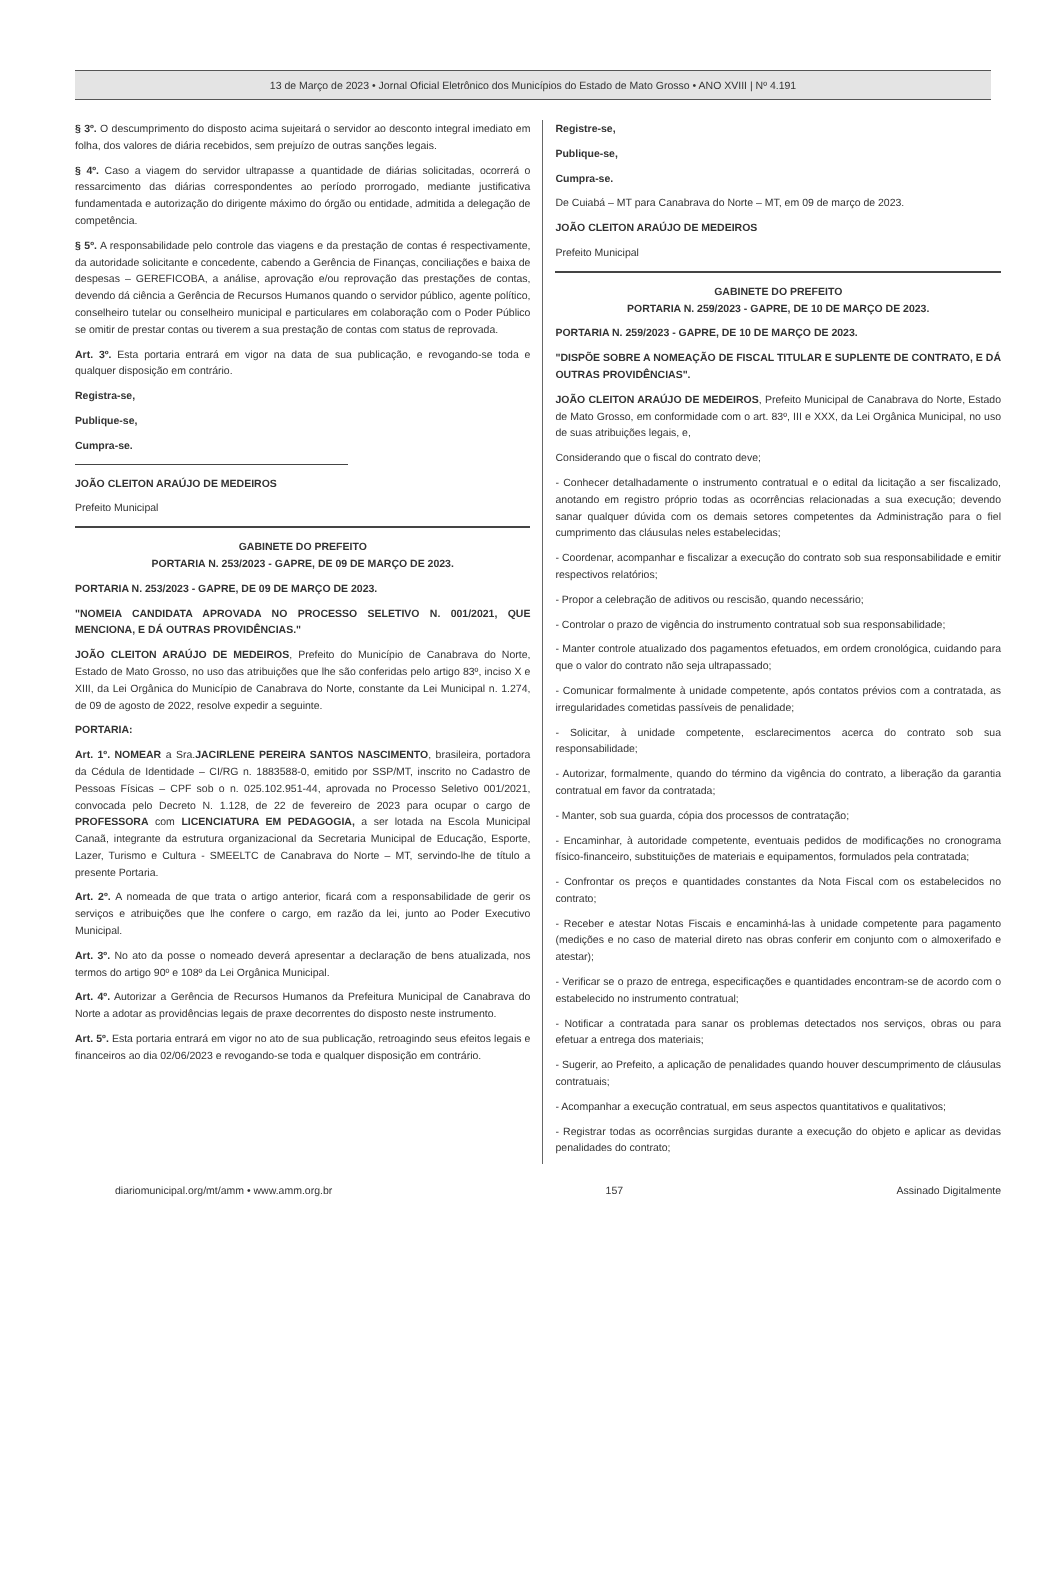13 de Março de 2023 • Jornal Oficial Eletrônico dos Municípios do Estado de Mato Grosso • ANO XVIII | Nº 4.191
§ 3º. O descumprimento do disposto acima sujeitará o servidor ao desconto integral imediato em folha, dos valores de diária recebidos, sem prejuízo de outras sanções legais.
§ 4º. Caso a viagem do servidor ultrapasse a quantidade de diárias solicitadas, ocorrerá o ressarcimento das diárias correspondentes ao período prorrogado, mediante justificativa fundamentada e autorização do dirigente máximo do órgão ou entidade, admitida a delegação de competência.
§ 5º. A responsabilidade pelo controle das viagens e da prestação de contas é respectivamente, da autoridade solicitante e concedente, cabendo a Gerência de Finanças, conciliações e baixa de despesas – GEREFICOBA, a análise, aprovação e/ou reprovação das prestações de contas, devendo dá ciência a Gerência de Recursos Humanos quando o servidor público, agente político, conselheiro tutelar ou conselheiro municipal e particulares em colaboração com o Poder Público se omitir de prestar contas ou tiverem a sua prestação de contas com status de reprovada.
Art. 3º. Esta portaria entrará em vigor na data de sua publicação, e revogando-se toda e qualquer disposição em contrário.
Registra-se,
Publique-se,
Cumpra-se.
JOÃO CLEITON ARAÚJO DE MEDEIROS
Prefeito Municipal
GABINETE DO PREFEITO
PORTARIA N. 253/2023 - GAPRE, DE 09 DE MARÇO DE 2023.
PORTARIA N. 253/2023 - GAPRE, DE 09 DE MARÇO DE 2023.
"NOMEIA CANDIDATA APROVADA NO PROCESSO SELETIVO N. 001/2021, QUE MENCIONA, E DÁ OUTRAS PROVIDÊNCIAS."
JOÃO CLEITON ARAÚJO DE MEDEIROS, Prefeito do Município de Canabrava do Norte, Estado de Mato Grosso, no uso das atribuições que lhe são conferidas pelo artigo 83º, inciso X e XIII, da Lei Orgânica do Município de Canabrava do Norte, constante da Lei Municipal n. 1.274, de 09 de agosto de 2022, resolve expedir a seguinte.
PORTARIA:
Art. 1º. NOMEAR a Sra.JACIRLENE PEREIRA SANTOS NASCIMENTO, brasileira, portadora da Cédula de Identidade – CI/RG n. 1883588-0, emitido por SSP/MT, inscrito no Cadastro de Pessoas Físicas – CPF sob o n. 025.102.951-44, aprovada no Processo Seletivo 001/2021, convocada pelo Decreto N. 1.128, de 22 de fevereiro de 2023 para ocupar o cargo de PROFESSORA com LICENCIATURA EM PEDAGOGIA, a ser lotada na Escola Municipal Canaã, integrante da estrutura organizacional da Secretaria Municipal de Educação, Esporte, Lazer, Turismo e Cultura - SMEELTC de Canabrava do Norte – MT, servindo-lhe de título a presente Portaria.
Art. 2º. A nomeada de que trata o artigo anterior, ficará com a responsabilidade de gerir os serviços e atribuições que lhe confere o cargo, em razão da lei, junto ao Poder Executivo Municipal.
Art. 3º. No ato da posse o nomeado deverá apresentar a declaração de bens atualizada, nos termos do artigo 90º e 108º da Lei Orgânica Municipal.
Art. 4º. Autorizar a Gerência de Recursos Humanos da Prefeitura Municipal de Canabrava do Norte a adotar as providências legais de praxe decorrentes do disposto neste instrumento.
Art. 5º. Esta portaria entrará em vigor no ato de sua publicação, retroagindo seus efeitos legais e financeiros ao dia 02/06/2023 e revogando-se toda e qualquer disposição em contrário.
Registre-se,
Publique-se,
Cumpra-se.
De Cuiabá – MT para Canabrava do Norte – MT, em 09 de março de 2023.
JOÃO CLEITON ARAÚJO DE MEDEIROS
Prefeito Municipal
GABINETE DO PREFEITO
PORTARIA N. 259/2023 - GAPRE, DE 10 DE MARÇO DE 2023.
PORTARIA N. 259/2023 - GAPRE, DE 10 DE MARÇO DE 2023.
"DISPÕE SOBRE A NOMEAÇÃO DE FISCAL TITULAR E SUPLENTE DE CONTRATO, E DÁ OUTRAS PROVIDÊNCIAS".
JOÃO CLEITON ARAÚJO DE MEDEIROS, Prefeito Municipal de Canabrava do Norte, Estado de Mato Grosso, em conformidade com o art. 83º, III e XXX, da Lei Orgânica Municipal, no uso de suas atribuições legais, e,
Considerando que o fiscal do contrato deve;
- Conhecer detalhadamente o instrumento contratual e o edital da licitação a ser fiscalizado, anotando em registro próprio todas as ocorrências relacionadas a sua execução; devendo sanar qualquer dúvida com os demais setores competentes da Administração para o fiel cumprimento das cláusulas neles estabelecidas;
- Coordenar, acompanhar e fiscalizar a execução do contrato sob sua responsabilidade e emitir respectivos relatórios;
- Propor a celebração de aditivos ou rescisão, quando necessário;
- Controlar o prazo de vigência do instrumento contratual sob sua responsabilidade;
- Manter controle atualizado dos pagamentos efetuados, em ordem cronológica, cuidando para que o valor do contrato não seja ultrapassado;
- Comunicar formalmente à unidade competente, após contatos prévios com a contratada, as irregularidades cometidas passíveis de penalidade;
- Solicitar, à unidade competente, esclarecimentos acerca do contrato sob sua responsabilidade;
- Autorizar, formalmente, quando do término da vigência do contrato, a liberação da garantia contratual em favor da contratada;
- Manter, sob sua guarda, cópia dos processos de contratação;
- Encaminhar, à autoridade competente, eventuais pedidos de modificações no cronograma físico-financeiro, substituições de materiais e equipamentos, formulados pela contratada;
- Confrontar os preços e quantidades constantes da Nota Fiscal com os estabelecidos no contrato;
- Receber e atestar Notas Fiscais e encaminhá-las à unidade competente para pagamento (medições e no caso de material direto nas obras conferir em conjunto com o almoxerifado e atestar);
- Verificar se o prazo de entrega, especificações e quantidades encontram-se de acordo com o estabelecido no instrumento contratual;
- Notificar a contratada para sanar os problemas detectados nos serviços, obras ou para efetuar a entrega dos materiais;
- Sugerir, ao Prefeito, a aplicação de penalidades quando houver descumprimento de cláusulas contratuais;
- Acompanhar a execução contratual, em seus aspectos quantitativos e qualitativos;
- Registrar todas as ocorrências surgidas durante a execução do objeto e aplicar as devidas penalidades do contrato;
diariomunicipal.org/mt/amm • www.amm.org.br 157 Assinado Digitalmente